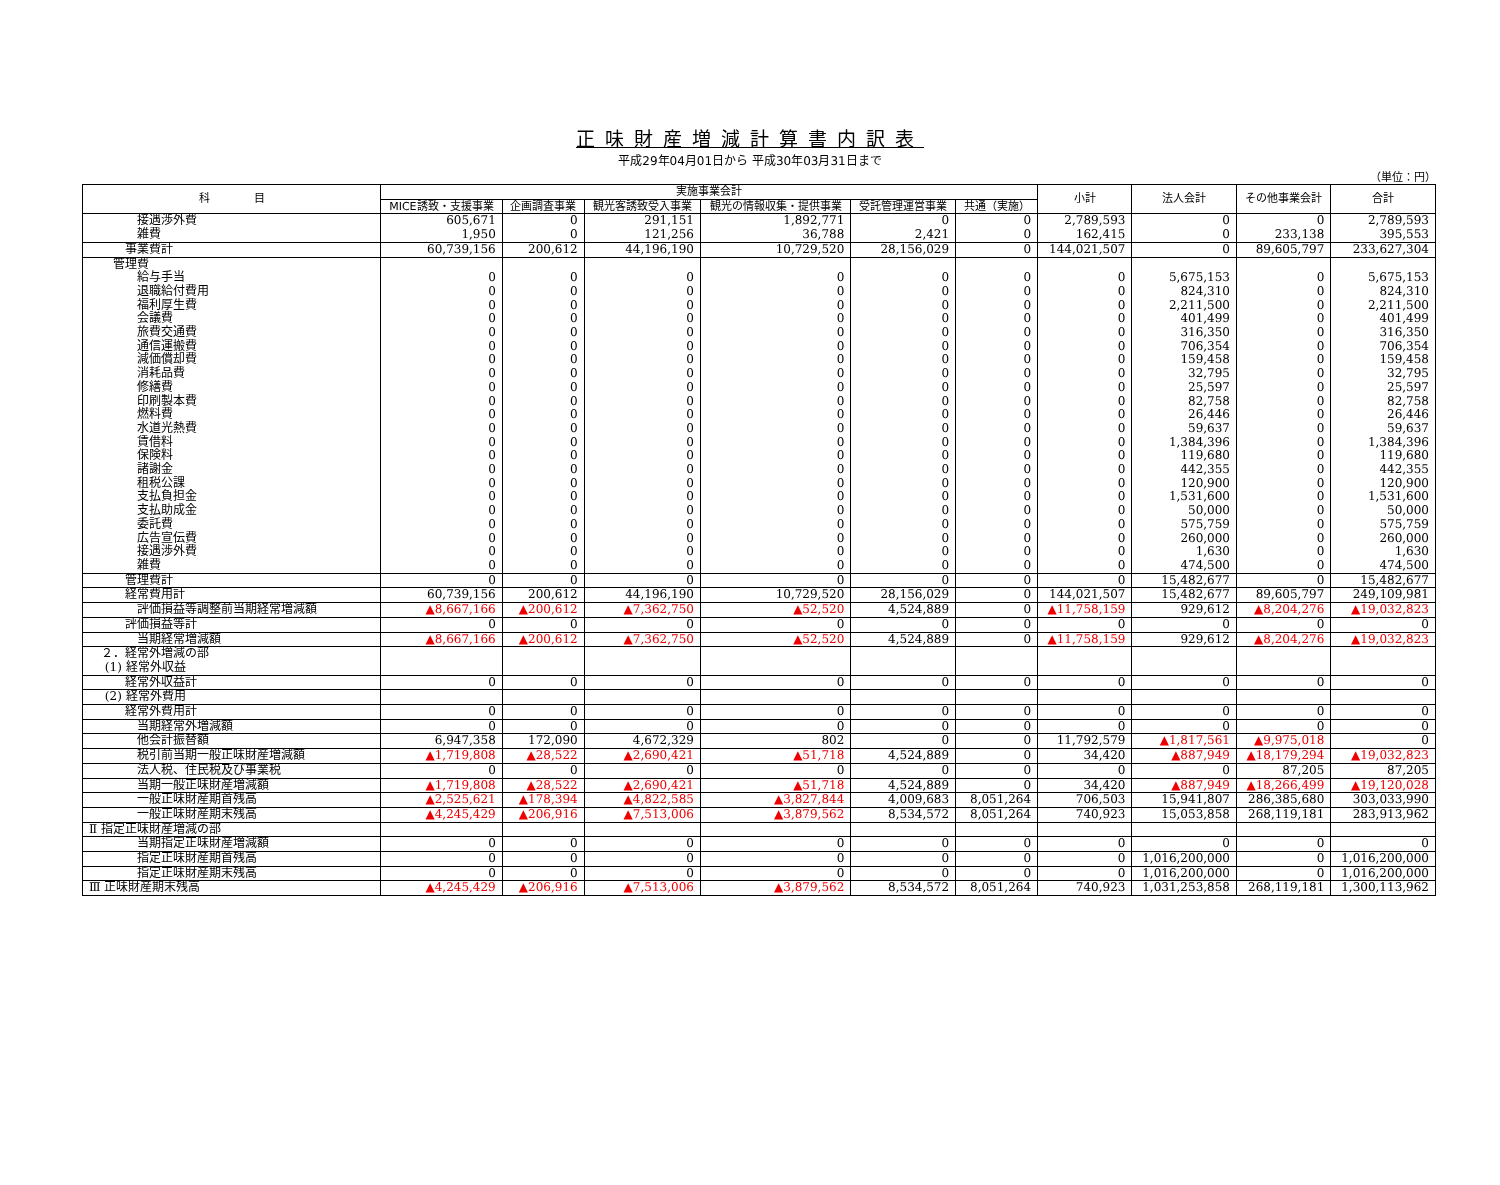正味財産増減計算書内訳表
平成29年04月01日から 平成30年03月31日まで
（単位：円）
| 科 目 | 実施事業会計 | | | | | | 小計 | 法人会計 | その他事業会計 | 合計 |
| --- | --- | --- | --- | --- | --- | --- | --- | --- | --- | --- |
| | MICE誘致・支援事業 | 企画調査事業 | 観光客誘致受入事業 | 観光の情報収集・提供事業 | 受託管理運営事業 | 共通（実施） | | | | |
| 接遇渉外費 | 605,671 | 0 | 291,151 | 1,892,771 | 0 | 0 | 2,789,593 | 0 | 0 | 2,789,593 |
| 雑費 | 1,950 | 0 | 121,256 | 36,788 | 2,421 | 0 | 162,415 | 0 | 233,138 | 395,553 |
| 事業費計 | 60,739,156 | 200,612 | 44,196,190 | 10,729,520 | 28,156,029 | 0 | 144,021,507 | 0 | 89,605,797 | 233,627,304 |
| 管理費 | | | | | | | | | | |
| 給与手当 | 0 | 0 | 0 | 0 | 0 | 0 | 0 | 5,675,153 | 0 | 5,675,153 |
| 退職給付費用 | 0 | 0 | 0 | 0 | 0 | 0 | 0 | 824,310 | 0 | 824,310 |
| 福利厚生費 | 0 | 0 | 0 | 0 | 0 | 0 | 0 | 2,211,500 | 0 | 2,211,500 |
| 会議費 | 0 | 0 | 0 | 0 | 0 | 0 | 0 | 401,499 | 0 | 401,499 |
| 旅費交通費 | 0 | 0 | 0 | 0 | 0 | 0 | 0 | 316,350 | 0 | 316,350 |
| 通信運搬費 | 0 | 0 | 0 | 0 | 0 | 0 | 0 | 706,354 | 0 | 706,354 |
| 減価償却費 | 0 | 0 | 0 | 0 | 0 | 0 | 0 | 159,458 | 0 | 159,458 |
| 消耗品費 | 0 | 0 | 0 | 0 | 0 | 0 | 0 | 32,795 | 0 | 32,795 |
| 修繕費 | 0 | 0 | 0 | 0 | 0 | 0 | 0 | 25,597 | 0 | 25,597 |
| 印刷製本費 | 0 | 0 | 0 | 0 | 0 | 0 | 0 | 82,758 | 0 | 82,758 |
| 燃料費 | 0 | 0 | 0 | 0 | 0 | 0 | 0 | 26,446 | 0 | 26,446 |
| 水道光熱費 | 0 | 0 | 0 | 0 | 0 | 0 | 0 | 59,637 | 0 | 59,637 |
| 賃借料 | 0 | 0 | 0 | 0 | 0 | 0 | 0 | 1,384,396 | 0 | 1,384,396 |
| 保険料 | 0 | 0 | 0 | 0 | 0 | 0 | 0 | 119,680 | 0 | 119,680 |
| 諸謝金 | 0 | 0 | 0 | 0 | 0 | 0 | 0 | 442,355 | 0 | 442,355 |
| 租税公課 | 0 | 0 | 0 | 0 | 0 | 0 | 0 | 120,900 | 0 | 120,900 |
| 支払負担金 | 0 | 0 | 0 | 0 | 0 | 0 | 0 | 1,531,600 | 0 | 1,531,600 |
| 支払助成金 | 0 | 0 | 0 | 0 | 0 | 0 | 0 | 50,000 | 0 | 50,000 |
| 委託費 | 0 | 0 | 0 | 0 | 0 | 0 | 0 | 575,759 | 0 | 575,759 |
| 広告宣伝費 | 0 | 0 | 0 | 0 | 0 | 0 | 0 | 260,000 | 0 | 260,000 |
| 接遇渉外費 | 0 | 0 | 0 | 0 | 0 | 0 | 0 | 1,630 | 0 | 1,630 |
| 雑費 | 0 | 0 | 0 | 0 | 0 | 0 | 0 | 474,500 | 0 | 474,500 |
| 管理費計 | 0 | 0 | 0 | 0 | 0 | 0 | 0 | 15,482,677 | 0 | 15,482,677 |
| 経常費用計 | 60,739,156 | 200,612 | 44,196,190 | 10,729,520 | 28,156,029 | 0 | 144,021,507 | 15,482,677 | 89,605,797 | 249,109,981 |
| 評価損益等調整前当期経常増減額 | ▲8,667,166 | ▲200,612 | ▲7,362,750 | ▲52,520 | 4,524,889 | 0 | ▲11,758,159 | 929,612 | ▲8,204,276 | ▲19,032,823 |
| 評価損益等計 | 0 | 0 | 0 | 0 | 0 | 0 | 0 | 0 | 0 | 0 |
| 当期経常増減額 | ▲8,667,166 | ▲200,612 | ▲7,362,750 | ▲52,520 | 4,524,889 | 0 | ▲11,758,159 | 929,612 | ▲8,204,276 | ▲19,032,823 |
| ２．経常外増減の部 | | | | | | | | | | |
| (1) 経常外収益 | | | | | | | | | | |
| 経常外収益計 | 0 | 0 | 0 | 0 | 0 | 0 | 0 | 0 | 0 | 0 |
| (2) 経常外費用 | | | | | | | | | | |
| 経常外費用計 | 0 | 0 | 0 | 0 | 0 | 0 | 0 | 0 | 0 | 0 |
| 当期経常外増減額 | 0 | 0 | 0 | 0 | 0 | 0 | 0 | 0 | 0 | 0 |
| 他会計振替額 | 6,947,358 | 172,090 | 4,672,329 | 802 | 0 | 0 | 11,792,579 | ▲1,817,561 | ▲9,975,018 | 0 |
| 税引前当期一般正味財産増減額 | ▲1,719,808 | ▲28,522 | ▲2,690,421 | ▲51,718 | 4,524,889 | 0 | 34,420 | ▲887,949 | ▲18,179,294 | ▲19,032,823 |
| 法人税、住民税及び事業税 | 0 | 0 | 0 | 0 | 0 | 0 | 0 | 0 | 87,205 | 87,205 |
| 当期一般正味財産増減額 | ▲1,719,808 | ▲28,522 | ▲2,690,421 | ▲51,718 | 4,524,889 | 0 | 34,420 | ▲887,949 | ▲18,266,499 | ▲19,120,028 |
| 一般正味財産期首残高 | ▲2,525,621 | ▲178,394 | ▲4,822,585 | ▲3,827,844 | 4,009,683 | 8,051,264 | 706,503 | 15,941,807 | 286,385,680 | 303,033,990 |
| 一般正味財産期末残高 | ▲4,245,429 | ▲206,916 | ▲7,513,006 | ▲3,879,562 | 8,534,572 | 8,051,264 | 740,923 | 15,053,858 | 268,119,181 | 283,913,962 |
| Ⅱ 指定正味財産増減の部 | | | | | | | | | | |
| 当期指定正味財産増減額 | 0 | 0 | 0 | 0 | 0 | 0 | 0 | 0 | 0 | 0 |
| 指定正味財産期首残高 | 0 | 0 | 0 | 0 | 0 | 0 | 0 | 1,016,200,000 | 0 | 1,016,200,000 |
| 指定正味財産期末残高 | 0 | 0 | 0 | 0 | 0 | 0 | 0 | 1,016,200,000 | 0 | 1,016,200,000 |
| Ⅲ 正味財産期末残高 | ▲4,245,429 | ▲206,916 | ▲7,513,006 | ▲3,879,562 | 8,534,572 | 8,051,264 | 740,923 | 1,031,253,858 | 268,119,181 | 1,300,113,962 |